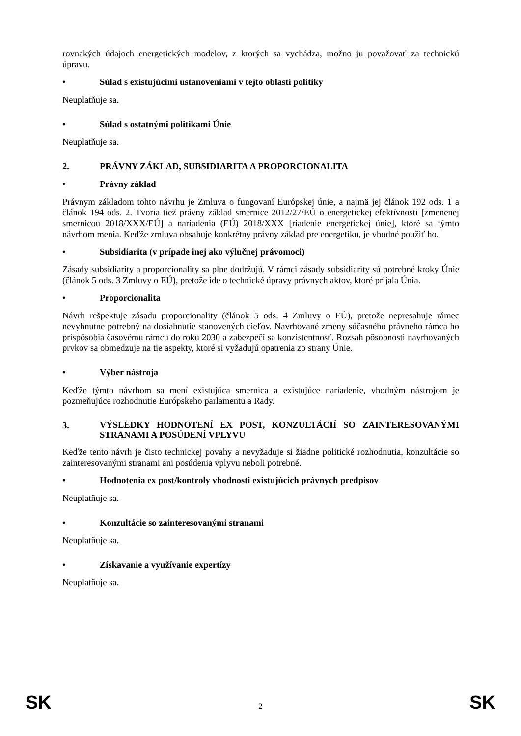rovnakých údajoch energetických modelov, z ktorých sa vychádza, možno ju považovať za technickú úpravu.
• Súlad s existujúcimi ustanoveniami v tejto oblasti politiky
Neuplatňuje sa.
• Súlad s ostatnými politikami Únie
Neuplatňuje sa.
2. PRÁVNY ZÁKLAD, SUBSIDIARITA A PROPORCIONALITA
• Právny základ
Právnym základom tohto návrhu je Zmluva o fungovaní Európskej únie, a najmä jej článok 192 ods. 1 a článok 194 ods. 2. Tvoria tiež právny základ smernice 2012/27/EÚ o energetickej efektívnosti [zmenenej smernicou 2018/XXX/EÚ] a nariadenia (EÚ) 2018/XXX [riadenie energetickej únie], ktoré sa týmto návrhom menia. Keďže zmluva obsahuje konkrétny právny základ pre energetiku, je vhodné použiť ho.
• Subsidiarita (v prípade inej ako výlučnej právomoci)
Zásady subsidiarity a proporcionality sa plne dodržujú. V rámci zásady subsidiarity sú potrebné kroky Únie (článok 5 ods. 3 Zmluvy o EÚ), pretože ide o technické úpravy právnych aktov, ktoré prijala Únia.
• Proporcionalita
Návrh rešpektuje zásadu proporcionality (článok 5 ods. 4 Zmluvy o EÚ), pretože nepresahuje rámec nevyhnutne potrebný na dosiahnutie stanovených cieľov. Navrhované zmeny súčasného právneho rámca ho prispôsobia časovému rámcu do roku 2030 a zabezpečí sa konzistentnosť. Rozsah pôsobnosti navrhovaných prvkov sa obmedzuje na tie aspekty, ktoré si vyžadujú opatrenia zo strany Únie.
• Výber nástroja
Keďže týmto návrhom sa mení existujúca smernica a existujúce nariadenie, vhodným nástrojom je pozmeňujúce rozhodnutie Európskeho parlamentu a Rady.
3. VÝSLEDKY HODNOTENÍ EX POST, KONZULTÁCIÍ SO ZAINTERESOVANÝMI STRANAMI A POSÚDENÍ VPLYVU
Keďže tento návrh je čisto technickej povahy a nevyžaduje si žiadne politické rozhodnutia, konzultácie so zainteresovanými stranami ani posúdenia vplyvu neboli potrebné.
• Hodnotenia ex post/kontroly vhodnosti existujúcich právnych predpisov
Neuplatňuje sa.
• Konzultácie so zainteresovanými stranami
Neuplatňuje sa.
• Získavanie a využívanie expertízy
Neuplatňuje sa.
SK 2 SK